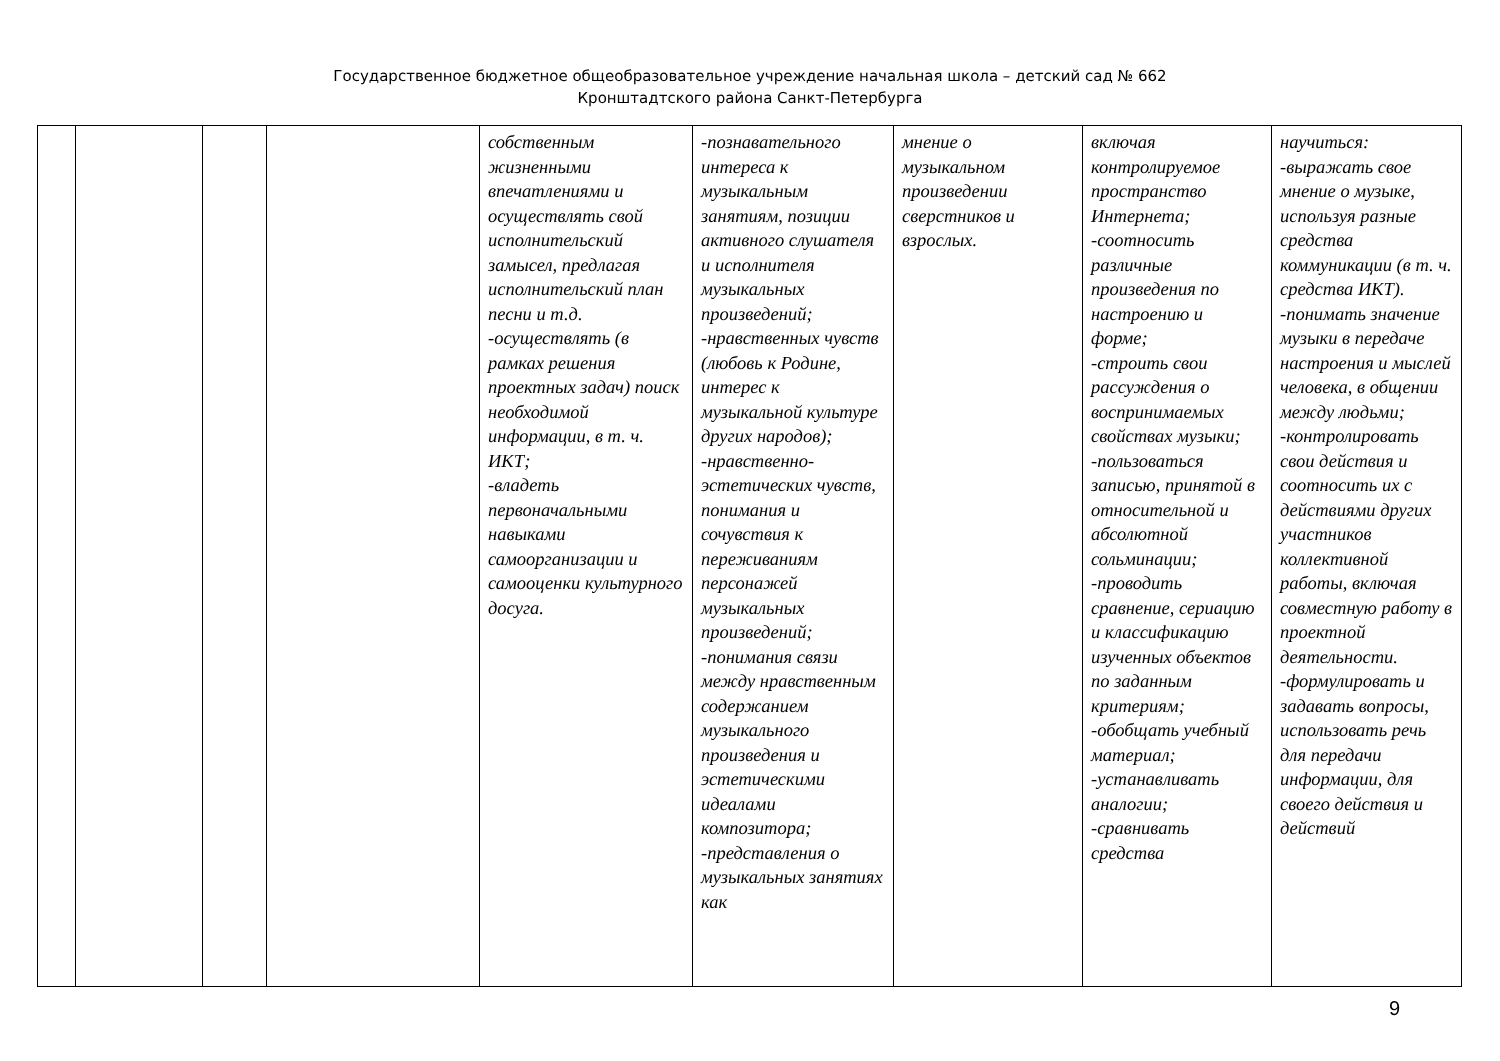Государственное бюджетное общеобразовательное учреждение начальная школа – детский сад № 662
Кронштадтского района Санкт-Петербурга
| | | | | собственным жизненными впечатлениями и осуществлять свой исполнительский замысел, предлагая исполнительский план песни и т.д. -осуществлять (в рамках решения проектных задач) поиск необходимой информации, в т. ч. ИКТ; -владеть первоначальными навыками самоорганизации и самооценки культурного досуга. | -познавательного интереса к музыкальным занятиям, позиции активного слушателя и исполнителя музыкальных произведений; -нравственных чувств (любовь к Родине, интерес к музыкальной культуре других народов); -нравственно-эстетических чувств, понимания и сочувствия к переживаниям персонажей музыкальных произведений; -понимания связи между нравственным содержанием музыкального произведения и эстетическими идеалами композитора; -представления о музыкальных занятиях как | мнение о музыкальном произведении сверстников и взрослых. | включая контролируемое пространство Интернета; -соотносить различные произведения по настроению и форме; -строить свои рассуждения о воспринимаемых свойствах музыки; -пользоваться записью, принятой в относительной и абсолютной сольминации; -проводить сравнение, сериацию и классификацию изученных объектов по заданным критериям; -обобщать учебный материал; -устанавливать аналогии; -сравнивать средства | научиться: -выражать свое мнение о музыке, используя разные средства коммуникации (в т. ч. средства ИКТ). -понимать значение музыки в передаче настроения и мыслей человека, в общении между людьми; -контролировать свои действия и соотносить их с действиями других участников коллективной работы, включая совместную работу в проектной деятельности. -формулировать и задавать вопросы, использовать речь для передачи информации, для своего действия и действий |
9